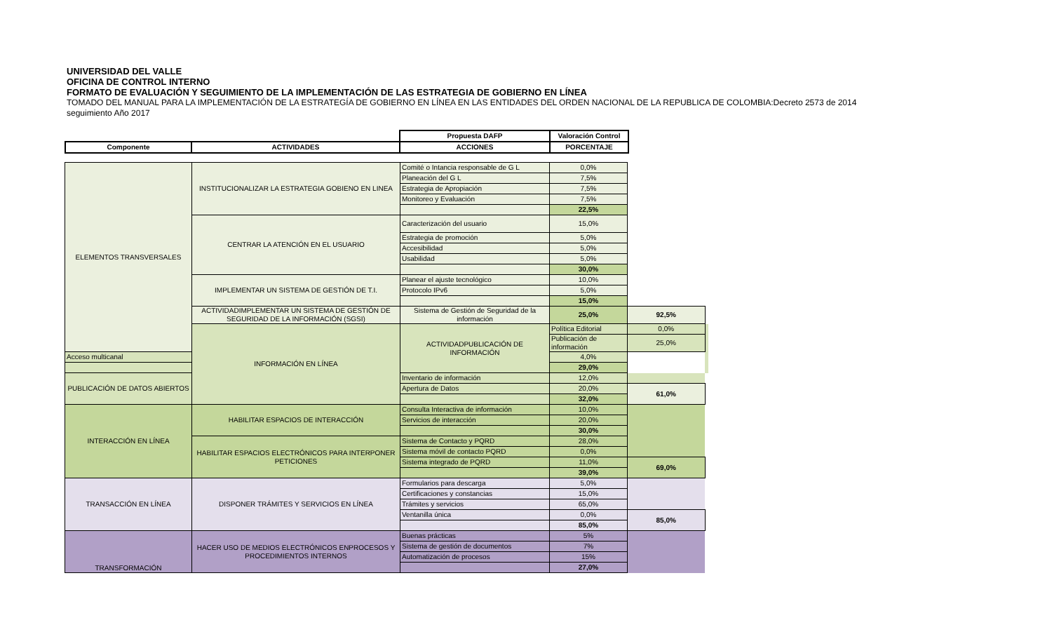UNIVERSIDAD DEL VALLE
OFICINA DE CONTROL INTERNO
FORMATO DE EVALUACIÓN Y SEGUIMIENTO DE LA IMPLEMENTACIÓN DE LAS ESTRATEGIA DE GOBIERNO EN LÍNEA
TOMADO DEL MANUAL PARA LA IMPLEMENTACIÓN DE LA ESTRATEGÍA DE GOBIERNO EN LÍNEA EN LAS ENTIDADES DEL ORDEN NACIONAL DE LA REPUBLICA DE COLOMBIA:Decreto 2573 de 2014
seguimiento Año 2017
| | | Propuesta DAFP | Valoración Control |
| --- | --- | --- | --- |
| Componente | ACTIVIDADES | ACCIONES | PORCENTAJE |
| ELEMENTOS TRANSVERSALES | INSTITUCIONALIZAR LA ESTRATEGIA GOBIENO EN LINEA | Comité o Intancia responsable de G L | 0,0% | | |
| | | Planeación del G L | 7,5% | | |
| | | Estrategia de Apropiación | 7,5% | | |
| | | Monitoreo y Evaluación | 7,5% | | |
| | | | 22,5% | | |
| | CENTRAR LA ATENCIÓN EN EL USUARIO | Caracterización del usuario | 15,0% | | |
| | | Estrategia de promoción | 5,0% | | |
| | | Accesibilidad | 5,0% | | |
| | | Usabilidad | 5,0% | | |
| | | | 30,0% | | |
| | IMPLEMENTAR UN SISTEMA DE GESTIÓN DE T.I. | Planear el ajuste tecnológico | 10,0% | | |
| | | Protocolo IPv6 | 5,0% | | |
| | | | 15,0% | | |
| | ACTIVIDADIMPLEMENTAR UN SISTEMA DE GESTIÓN DE SEGURIDAD DE LA INFORMACIÓN (SGSI) | Sistema de Gestión de Seguridad de la información | 25,0% | 92,5% | |
| | INFORMACIÓN EN LÍNEA | ACTIVIDADPUBLICACIÓN DE INFORMACIÓN | Política Editorial | 0,0% | |
| | | | Publicación de información | 25,0% | |
| Acceso multicanal | | | 4,0% | | |
| | | | 29,0% | | |
| PUBLICACIÓN DE DATOS ABIERTOS | | Inventario de información | 12,0% | | |
| | | Apertura de Datos | 20,0% | 61,0% | |
| | | | 32,0% | | |
| INTERACCIÓN EN LÍNEA | HABILITAR ESPACIOS DE INTERACCIÓN | Consulta Interactiva de información | 10,0% | | |
| | | Servicios de interacción | 20,0% | | |
| | | | 30,0% | | |
| | HABILITAR ESPACIOS ELECTRÓNICOS PARA INTERPONER PETICIONES | Sistema de Contacto y PQRD | 28,0% | | |
| | | Sistema móvil de contacto PQRD | 0,0% | | |
| | | Sistema integrado de PQRD | 11,0% | 69,0% | |
| | | | 39,0% | | |
| TRANSACCIÓN EN LÍNEA | DISPONER TRÁMITES Y SERVICIOS EN LÍNEA | Formularios para descarga | 5,0% | | |
| | | Certificaciones y constancias | 15,0% | | |
| | | Trámites y servicios | 65,0% | | |
| | | Ventanilla única | 0,0% | 85,0% | |
| | | | 85,0% | | |
| TRANSFORMACIÓN | HACER USO DE MEDIOS ELECTRÓNICOS ENPROCESOS Y PROCEDIMIENTOS INTERNOS | Buenas prácticas | 5% | | |
| | | Sistema de gestión de documentos | 7% | | |
| | | Automatización de procesos | 15% | | |
| | | | 27,0% | | |